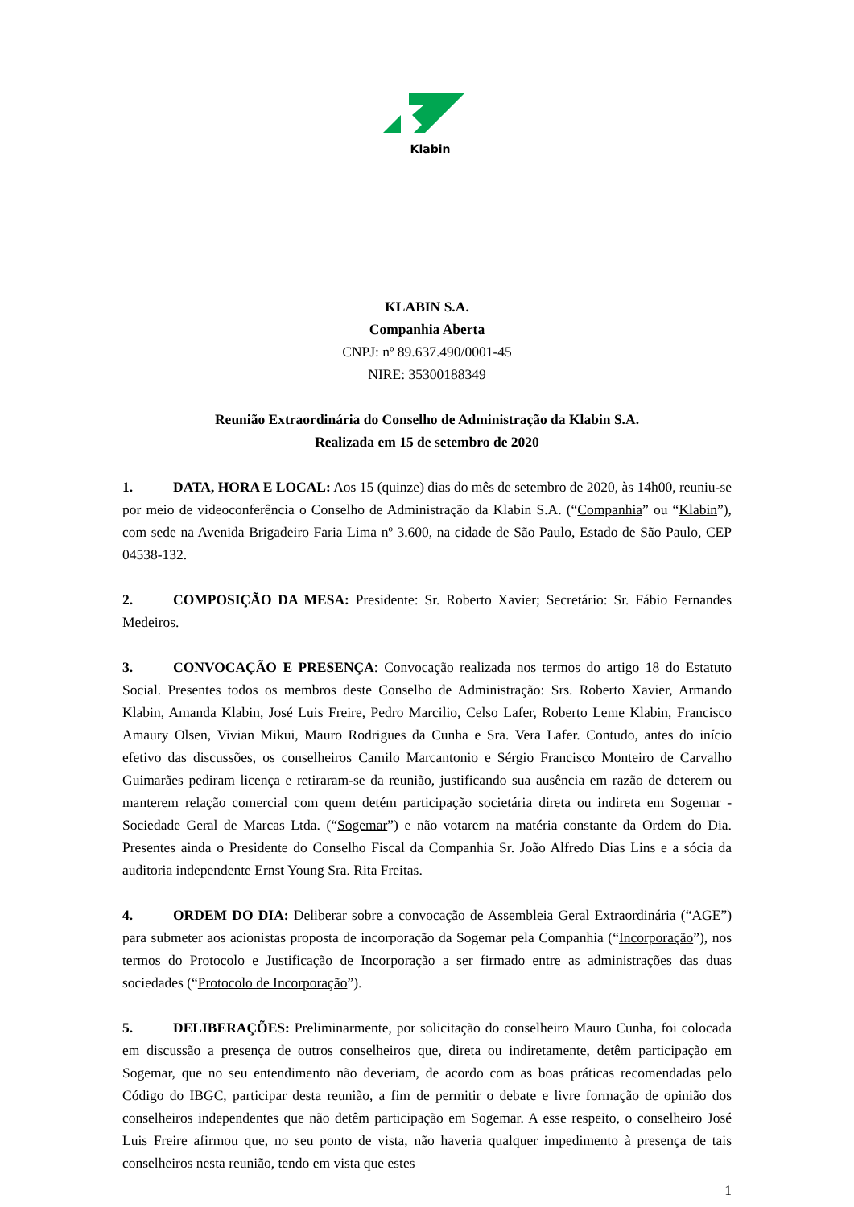Klabin
KLABIN S.A.
Companhia Aberta
CNPJ: nº 89.637.490/0001-45
NIRE: 35300188349
Reunião Extraordinária do Conselho de Administração da Klabin S.A.
Realizada em 15 de setembro de 2020
1. DATA, HORA E LOCAL: Aos 15 (quinze) dias do mês de setembro de 2020, às 14h00, reuniu-se por meio de videoconferência o Conselho de Administração da Klabin S.A. (“Companhia” ou “Klabin”), com sede na Avenida Brigadeiro Faria Lima nº 3.600, na cidade de São Paulo, Estado de São Paulo, CEP 04538-132.
2. COMPOSIÇÃO DA MESA: Presidente: Sr. Roberto Xavier; Secretário: Sr. Fábio Fernandes Medeiros.
3. CONVOCAÇÃO E PRESENÇA: Convocação realizada nos termos do artigo 18 do Estatuto Social. Presentes todos os membros deste Conselho de Administração: Srs. Roberto Xavier, Armando Klabin, Amanda Klabin, José Luis Freire, Pedro Marcilio, Celso Lafer, Roberto Leme Klabin, Francisco Amaury Olsen, Vivian Mikui, Mauro Rodrigues da Cunha e Sra. Vera Lafer. Contudo, antes do início efetivo das discussões, os conselheiros Camilo Marcantonio e Sérgio Francisco Monteiro de Carvalho Guimarães pediram licença e retiraram-se da reunião, justificando sua ausência em razão de deterem ou manterem relação comercial com quem detém participação societária direta ou indireta em Sogemar - Sociedade Geral de Marcas Ltda. (“Sogemar”) e não votarem na matéria constante da Ordem do Dia. Presentes ainda o Presidente do Conselho Fiscal da Companhia Sr. João Alfredo Dias Lins e a sócia da auditoria independente Ernst Young Sra. Rita Freitas.
4. ORDEM DO DIA: Deliberar sobre a convocação de Assembleia Geral Extraordinária (“AGE”) para submeter aos acionistas proposta de incorporação da Sogemar pela Companhia (“Incorporação”), nos termos do Protocolo e Justificação de Incorporação a ser firmado entre as administrações das duas sociedades (“Protocolo de Incorporação”).
5. DELIBERAÇÕES: Preliminarmente, por solicitação do conselheiro Mauro Cunha, foi colocada em discussão a presença de outros conselheiros que, direta ou indiretamente, detêm participação em Sogemar, que no seu entendimento não deveriam, de acordo com as boas práticas recomendadas pelo Código do IBGC, participar desta reunião, a fim de permitir o debate e livre formação de opinião dos conselheiros independentes que não detêm participação em Sogemar. A esse respeito, o conselheiro José Luis Freire afirmou que, no seu ponto de vista, não haveria qualquer impedimento à presença de tais conselheiros nesta reunião, tendo em vista que estes
1